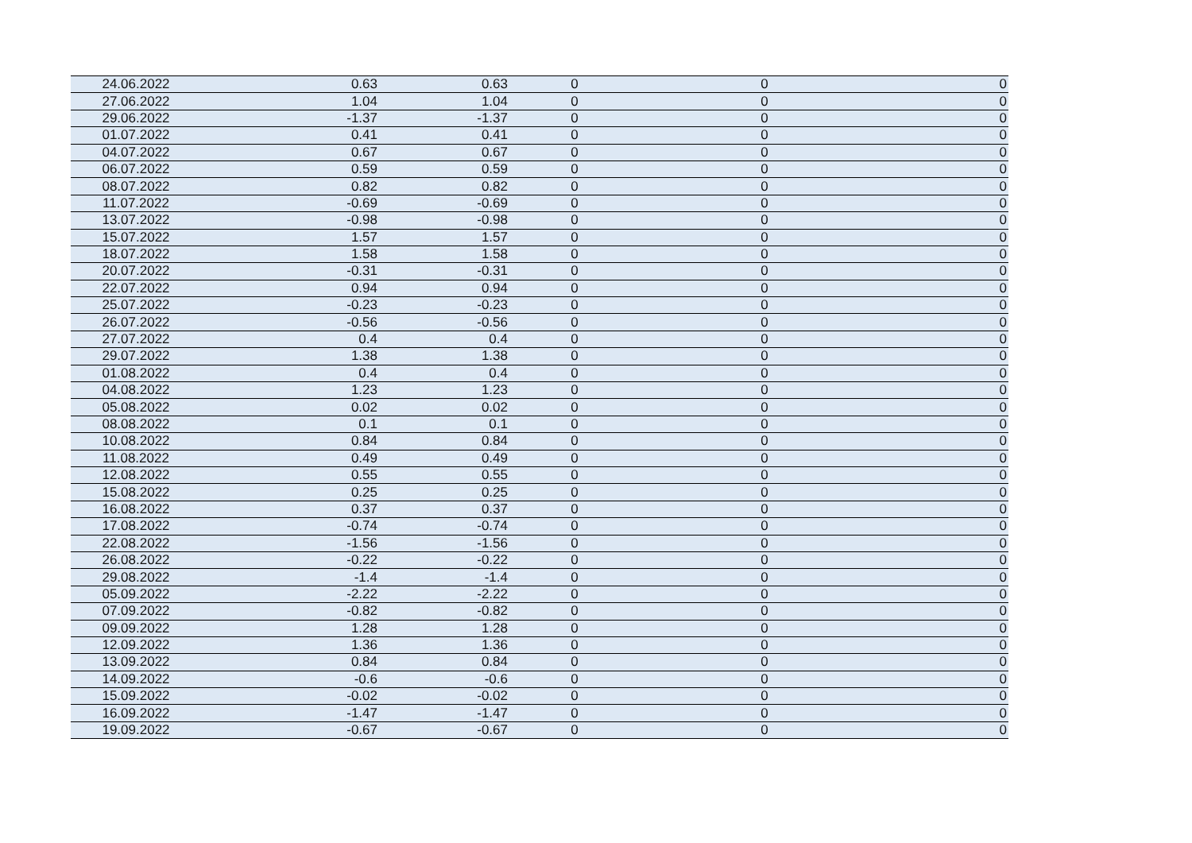| 24.06.2022 | 0.63 | 0.63 | 0 | 0 | 0 |
| 27.06.2022 | 1.04 | 1.04 | 0 | 0 | 0 |
| 29.06.2022 | -1.37 | -1.37 | 0 | 0 | 0 |
| 01.07.2022 | 0.41 | 0.41 | 0 | 0 | 0 |
| 04.07.2022 | 0.67 | 0.67 | 0 | 0 | 0 |
| 06.07.2022 | 0.59 | 0.59 | 0 | 0 | 0 |
| 08.07.2022 | 0.82 | 0.82 | 0 | 0 | 0 |
| 11.07.2022 | -0.69 | -0.69 | 0 | 0 | 0 |
| 13.07.2022 | -0.98 | -0.98 | 0 | 0 | 0 |
| 15.07.2022 | 1.57 | 1.57 | 0 | 0 | 0 |
| 18.07.2022 | 1.58 | 1.58 | 0 | 0 | 0 |
| 20.07.2022 | -0.31 | -0.31 | 0 | 0 | 0 |
| 22.07.2022 | 0.94 | 0.94 | 0 | 0 | 0 |
| 25.07.2022 | -0.23 | -0.23 | 0 | 0 | 0 |
| 26.07.2022 | -0.56 | -0.56 | 0 | 0 | 0 |
| 27.07.2022 | 0.4 | 0.4 | 0 | 0 | 0 |
| 29.07.2022 | 1.38 | 1.38 | 0 | 0 | 0 |
| 01.08.2022 | 0.4 | 0.4 | 0 | 0 | 0 |
| 04.08.2022 | 1.23 | 1.23 | 0 | 0 | 0 |
| 05.08.2022 | 0.02 | 0.02 | 0 | 0 | 0 |
| 08.08.2022 | 0.1 | 0.1 | 0 | 0 | 0 |
| 10.08.2022 | 0.84 | 0.84 | 0 | 0 | 0 |
| 11.08.2022 | 0.49 | 0.49 | 0 | 0 | 0 |
| 12.08.2022 | 0.55 | 0.55 | 0 | 0 | 0 |
| 15.08.2022 | 0.25 | 0.25 | 0 | 0 | 0 |
| 16.08.2022 | 0.37 | 0.37 | 0 | 0 | 0 |
| 17.08.2022 | -0.74 | -0.74 | 0 | 0 | 0 |
| 22.08.2022 | -1.56 | -1.56 | 0 | 0 | 0 |
| 26.08.2022 | -0.22 | -0.22 | 0 | 0 | 0 |
| 29.08.2022 | -1.4 | -1.4 | 0 | 0 | 0 |
| 05.09.2022 | -2.22 | -2.22 | 0 | 0 | 0 |
| 07.09.2022 | -0.82 | -0.82 | 0 | 0 | 0 |
| 09.09.2022 | 1.28 | 1.28 | 0 | 0 | 0 |
| 12.09.2022 | 1.36 | 1.36 | 0 | 0 | 0 |
| 13.09.2022 | 0.84 | 0.84 | 0 | 0 | 0 |
| 14.09.2022 | -0.6 | -0.6 | 0 | 0 | 0 |
| 15.09.2022 | -0.02 | -0.02 | 0 | 0 | 0 |
| 16.09.2022 | -1.47 | -1.47 | 0 | 0 | 0 |
| 19.09.2022 | -0.67 | -0.67 | 0 | 0 | 0 |